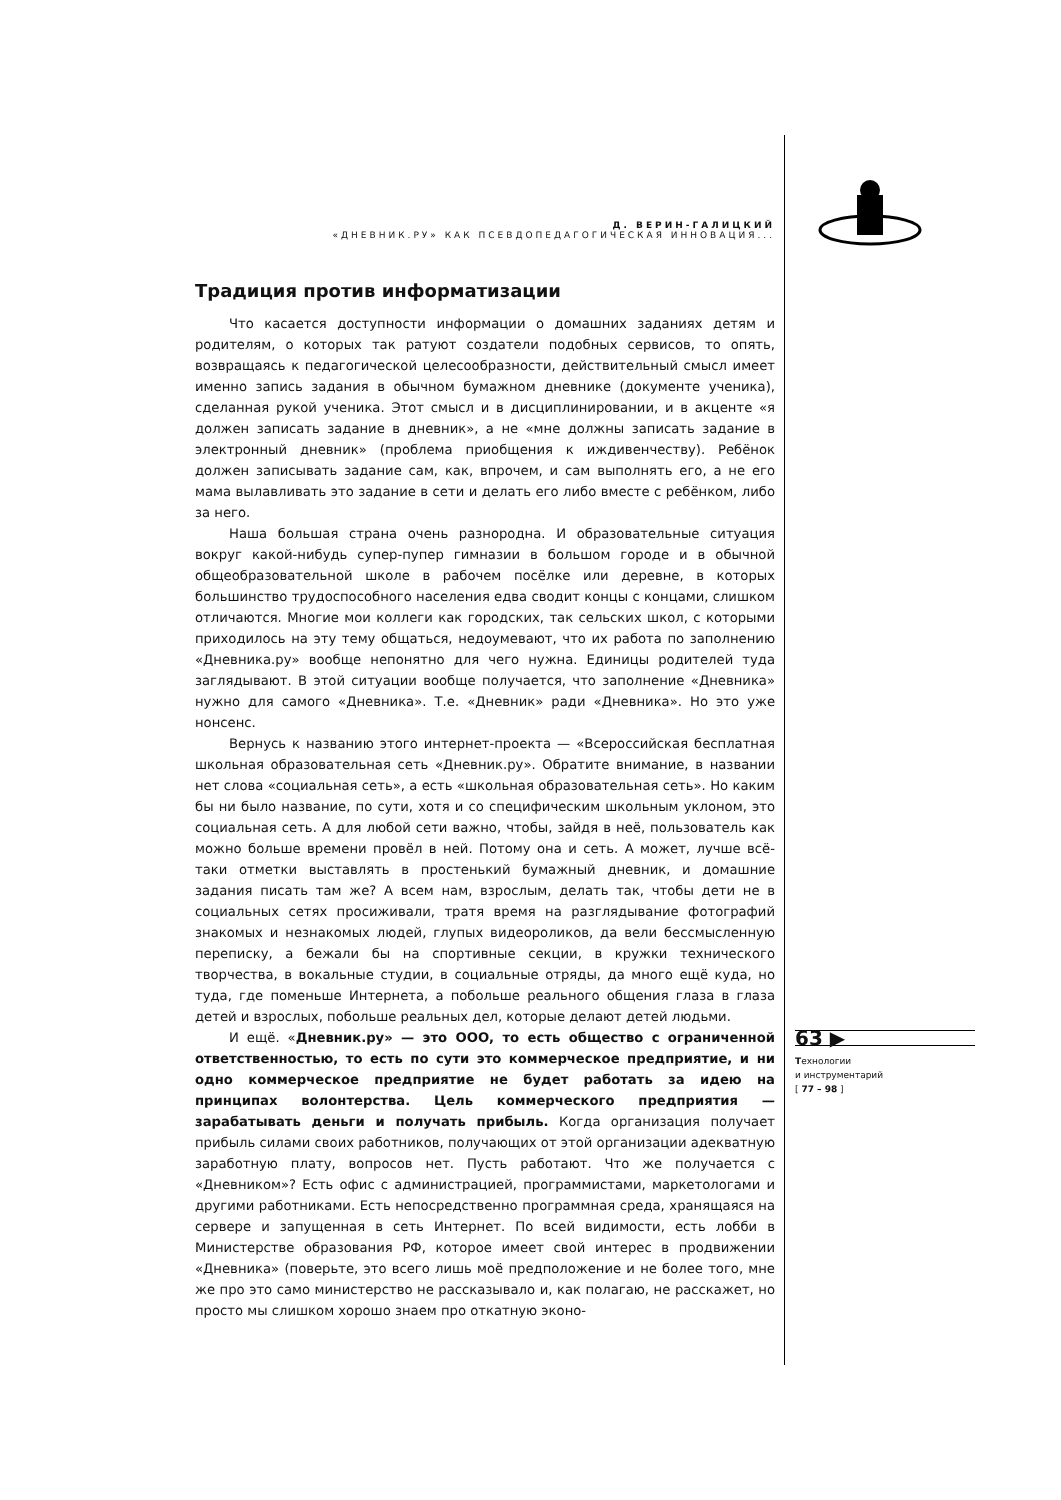Д. ВЕРИН-ГАЛИЦКИЙ
«ДНЕВНИК.РУ» КАК ПСЕВДОПЕДАГОГИЧЕСКАЯ ИННОВАЦИЯ...
Традиция против информатизации
Что касается доступности информации о домашних заданиях детям и родителям, о которых так ратуют создатели подобных сервисов, то опять, возвращаясь к педагогической целесообразности, действительный смысл имеет именно запись задания в обычном бумажном дневнике (документе ученика), сделанная рукой ученика. Этот смысл и в дисциплинировании, и в акценте «я должен записать задание в дневник», а не «мне должны записать задание в электронный дневник» (проблема приобщения к иждивенчеству). Ребёнок должен записывать задание сам, как, впрочем, и сам выполнять его, а не его мама вылавливать это задание в сети и делать его либо вместе с ребёнком, либо за него.
Наша большая страна очень разнородна. И образовательные ситуация вокруг какой-нибудь супер-пупер гимназии в большом городе и в обычной общеобразовательной школе в рабочем посёлке или деревне, в которых большинство трудоспособного населения едва сводит концы с концами, слишком отличаются. Многие мои коллеги как городских, так сельских школ, с которыми приходилось на эту тему общаться, недоумевают, что их работа по заполнению «Дневника.ру» вообще непонятно для чего нужна. Единицы родителей туда заглядывают. В этой ситуации вообще получается, что заполнение «Дневника» нужно для самого «Дневника». Т.е. «Дневник» ради «Дневника». Но это уже нонсенс.
Вернусь к названию этого интернет-проекта — «Всероссийская бесплатная школьная образовательная сеть «Дневник.ру». Обратите внимание, в названии нет слова «социальная сеть», а есть «школьная образовательная сеть». Но каким бы ни было название, по сути, хотя и со специфическим школьным уклоном, это социальная сеть. А для любой сети важно, чтобы, зайдя в неё, пользователь как можно больше времени провёл в ней. Потому она и сеть. А может, лучше всё-таки отметки выставлять в простенький бумажный дневник, и домашние задания писать там же? А всем нам, взрослым, делать так, чтобы дети не в социальных сетях просиживали, тратя время на разглядывание фотографий знакомых и незнакомых людей, глупых видеороликов, да вели бессмысленную переписку, а бежали бы на спортивные секции, в кружки технического творчества, в вокальные студии, в социальные отряды, да много ещё куда, но туда, где поменьше Интернета, а побольше реального общения глаза в глаза детей и взрослых, побольше реальных дел, которые делают детей людьми.
И ещё. «Дневник.ру» — это ООО, то есть общество с ограниченной ответственностью, то есть по сути это коммерческое предприятие, и ни одно коммерческое предприятие не будет работать за идею на принципах волонтерства. Цель коммерческого предприятия — зарабатывать деньги и получать прибыль. Когда организация получает прибыль силами своих работников, получающих от этой организации адекватную заработную плату, вопросов нет. Пусть работают. Что же получается с «Дневником»? Есть офис с администрацией, программистами, маркетологами и другими работниками. Есть непосредственно программная среда, хранящаяся на сервере и запущенная в сеть Интернет. По всей видимости, есть лобби в Министерстве образования РФ, которое имеет свой интерес в продвижении «Дневника» (поверьте, это всего лишь моё предположение и не более того, мне же про это само министерство не рассказывало и, как полагаю, не расскажет, но просто мы слишком хорошо знаем про откатную эконо-
63 ▶
Технологии
и инструментарий
[ 77 – 98 ]